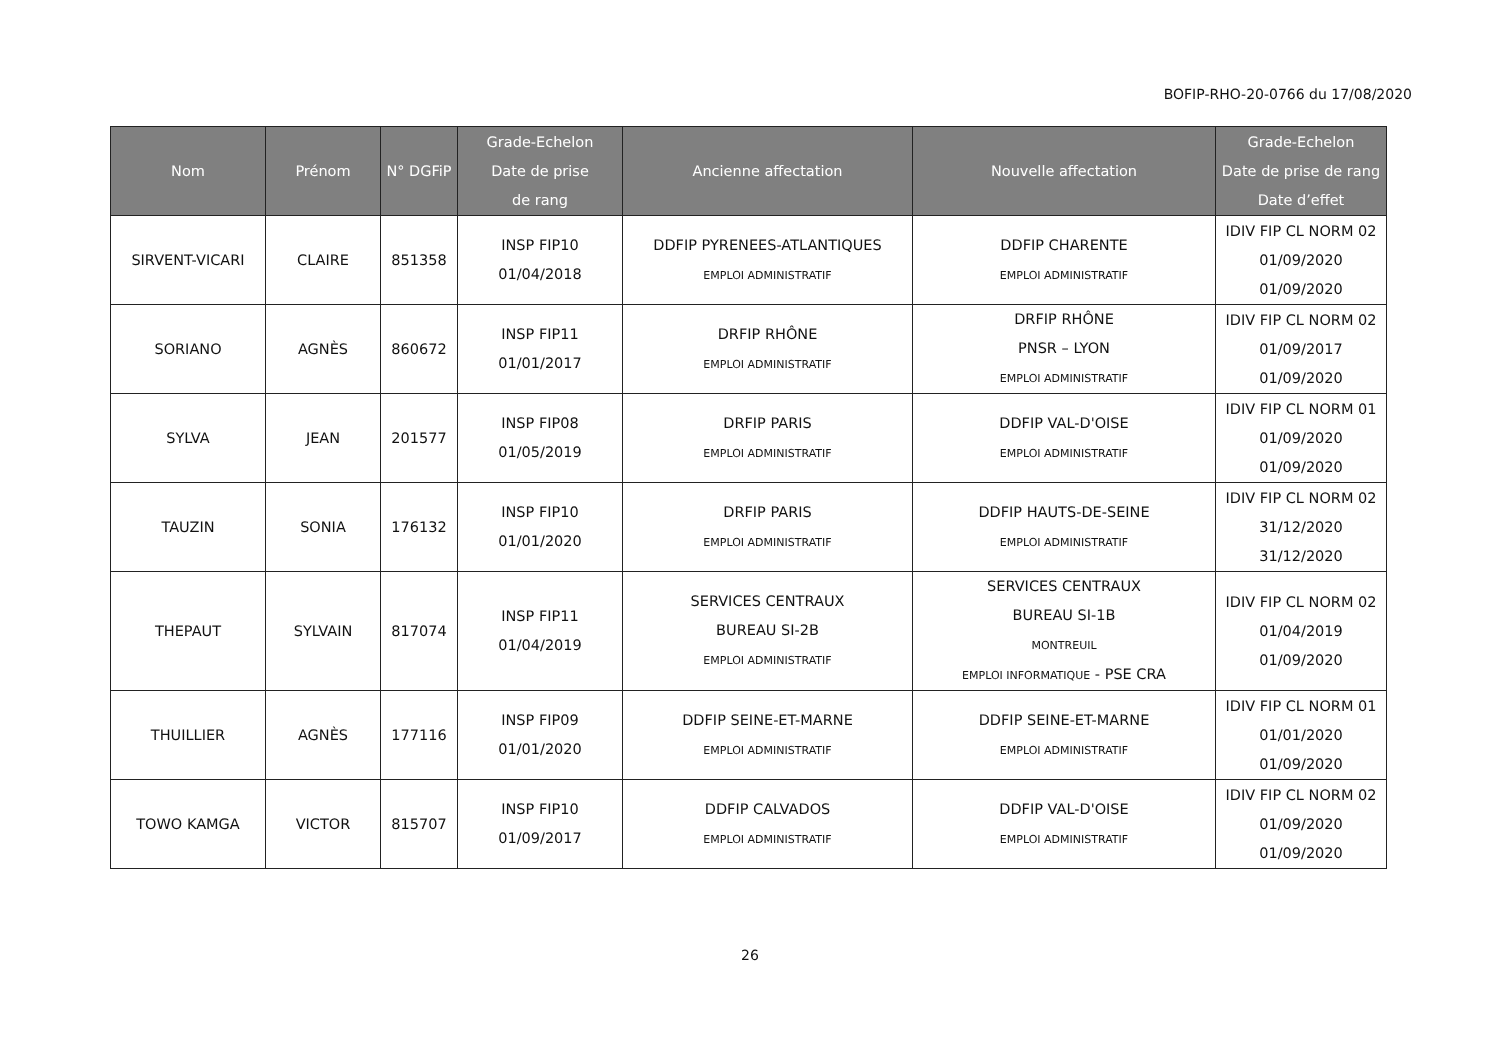BOFIP-RHO-20-0766 du 17/08/2020
| Nom | Prénom | N° DGFiP | Grade-Echelon Date de prise de rang | Ancienne affectation | Nouvelle affectation | Grade-Echelon Date de prise de rang Date d’effet |
| --- | --- | --- | --- | --- | --- | --- |
| SIRVENT-VICARI | CLAIRE | 851358 | INSP FIP10 01/04/2018 | DDFIP PYRENEES-ATLANTIQUES EMPLOI ADMINISTRATIF | DDFIP CHARENTE EMPLOI ADMINISTRATIF | IDIV FIP CL NORM 02 01/09/2020 01/09/2020 |
| SORIANO | AGNÈS | 860672 | INSP FIP11 01/01/2017 | DRFIP RHÔNE EMPLOI ADMINISTRATIF | DRFIP RHÔNE PNSR – LYON EMPLOI ADMINISTRATIF | IDIV FIP CL NORM 02 01/09/2017 01/09/2020 |
| SYLVA | JEAN | 201577 | INSP FIP08 01/05/2019 | DRFIP PARIS EMPLOI ADMINISTRATIF | DDFIP VAL-D'OISE EMPLOI ADMINISTRATIF | IDIV FIP CL NORM 01 01/09/2020 01/09/2020 |
| TAUZIN | SONIA | 176132 | INSP FIP10 01/01/2020 | DRFIP PARIS EMPLOI ADMINISTRATIF | DDFIP HAUTS-DE-SEINE EMPLOI ADMINISTRATIF | IDIV FIP CL NORM 02 31/12/2020 31/12/2020 |
| THEPAUT | SYLVAIN | 817074 | INSP FIP11 01/04/2019 | SERVICES CENTRAUX BUREAU SI-2B EMPLOI ADMINISTRATIF | SERVICES CENTRAUX BUREAU SI-1B MONTREUIL EMPLOI INFORMATIQUE - PSE CRA | IDIV FIP CL NORM 02 01/04/2019 01/09/2020 |
| THUILLIER | AGNÈS | 177116 | INSP FIP09 01/01/2020 | DDFIP SEINE-ET-MARNE EMPLOI ADMINISTRATIF | DDFIP SEINE-ET-MARNE EMPLOI ADMINISTRATIF | IDIV FIP CL NORM 01 01/01/2020 01/09/2020 |
| TOWO KAMGA | VICTOR | 815707 | INSP FIP10 01/09/2017 | DDFIP CALVADOS EMPLOI ADMINISTRATIF | DDFIP VAL-D'OISE EMPLOI ADMINISTRATIF | IDIV FIP CL NORM 02 01/09/2020 01/09/2020 |
26